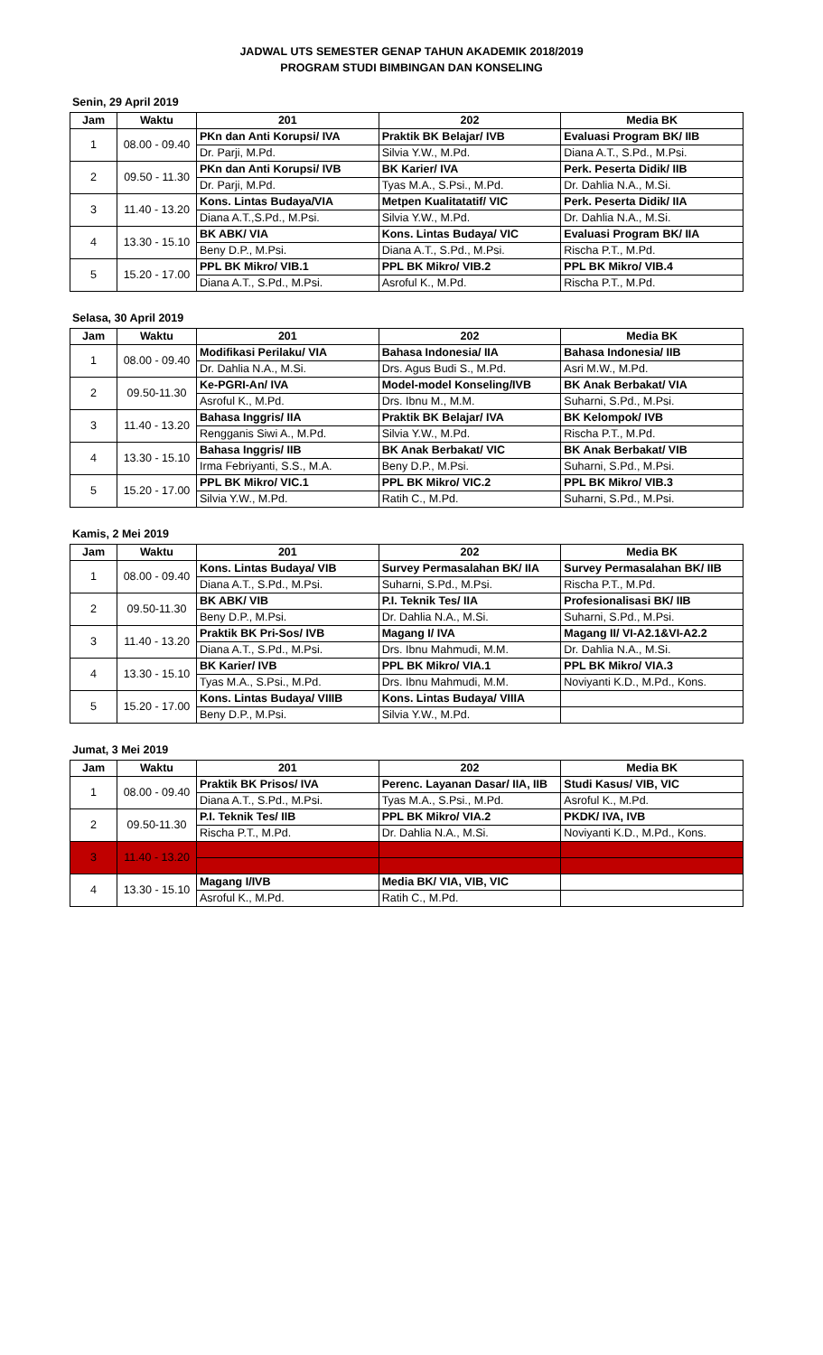JADWAL UTS SEMESTER GENAP TAHUN AKADEMIK 2018/2019
PROGRAM STUDI BIMBINGAN DAN KONSELING
Senin, 29 April 2019
| Jam | Waktu | 201 | 202 | Media BK |
| --- | --- | --- | --- | --- |
| 1 | 08.00 - 09.40 | PKn dan Anti Korupsi/ IVA | Praktik BK Belajar/ IVB | Evaluasi Program BK/ IIB |
| | | Dr. Parji, M.Pd. | Silvia Y.W., M.Pd. | Diana A.T., S.Pd., M.Psi. |
| 2 | 09.50 - 11.30 | PKn dan Anti Korupsi/ IVB | BK Karier/ IVA | Perk. Peserta Didik/ IIB |
| | | Dr. Parji, M.Pd. | Tyas M.A., S.Psi., M.Pd. | Dr. Dahlia N.A., M.Si. |
| 3 | 11.40 - 13.20 | Kons. Lintas Budaya/VIA | Metpen Kualitatatif/ VIC | Perk. Peserta Didik/ IIA |
| | | Diana A.T.,S.Pd., M.Psi. | Silvia Y.W., M.Pd. | Dr. Dahlia N.A., M.Si. |
| 4 | 13.30 - 15.10 | BK ABK/ VIA | Kons. Lintas Budaya/ VIC | Evaluasi Program BK/ IIA |
| | | Beny D.P., M.Psi. | Diana A.T., S.Pd., M.Psi. | Rischa P.T., M.Pd. |
| 5 | 15.20 - 17.00 | PPL BK Mikro/ VIB.1 | PPL BK Mikro/ VIB.2 | PPL BK Mikro/ VIB.4 |
| | | Diana A.T., S.Pd., M.Psi. | Asroful K., M.Pd. | Rischa P.T., M.Pd. |
Selasa, 30 April 2019
| Jam | Waktu | 201 | 202 | Media BK |
| --- | --- | --- | --- | --- |
| 1 | 08.00 - 09.40 | Modifikasi Perilaku/ VIA | Bahasa Indonesia/ IIA | Bahasa Indonesia/ IIB |
| | | Dr. Dahlia N.A., M.Si. | Drs. Agus Budi S., M.Pd. | Asri M.W., M.Pd. |
| 2 | 09.50-11.30 | Ke-PGRI-An/ IVA | Model-model Konseling/IVB | BK Anak Berbakat/ VIA |
| | | Asroful K., M.Pd. | Drs. Ibnu M., M.M. | Suharni, S.Pd., M.Psi. |
| 3 | 11.40 - 13.20 | Bahasa Inggris/ IIA | Praktik BK Belajar/ IVA | BK Kelompok/ IVB |
| | | Rengganis Siwi A., M.Pd. | Silvia Y.W., M.Pd. | Rischa P.T., M.Pd. |
| 4 | 13.30 - 15.10 | Bahasa Inggris/ IIB | BK Anak Berbakat/ VIC | BK Anak Berbakat/ VIB |
| | | Irma Febriyanti, S.S., M.A. | Beny D.P., M.Psi. | Suharni, S.Pd., M.Psi. |
| 5 | 15.20 - 17.00 | PPL BK Mikro/ VIC.1 | PPL BK Mikro/ VIC.2 | PPL BK Mikro/ VIB.3 |
| | | Silvia Y.W., M.Pd. | Ratih C., M.Pd. | Suharni, S.Pd., M.Psi. |
Kamis, 2 Mei 2019
| Jam | Waktu | 201 | 202 | Media BK |
| --- | --- | --- | --- | --- |
| 1 | 08.00 - 09.40 | Kons. Lintas Budaya/ VIB | Survey Permasalahan BK/ IIA | Survey Permasalahan BK/ IIB |
| | | Diana A.T., S.Pd., M.Psi. | Suharni, S.Pd., M.Psi. | Rischa P.T., M.Pd. |
| 2 | 09.50-11.30 | BK ABK/ VIB | P.I. Teknik Tes/ IIA | Profesionalisasi BK/ IIB |
| | | Beny D.P., M.Psi. | Dr. Dahlia N.A., M.Si. | Suharni, S.Pd., M.Psi. |
| 3 | 11.40 - 13.20 | Praktik BK Pri-Sos/ IVB | Magang I/ IVA | Magang II/ VI-A2.1&VI-A2.2 |
| | | Diana A.T., S.Pd., M.Psi. | Drs. Ibnu Mahmudi, M.M. | Dr. Dahlia N.A., M.Si. |
| 4 | 13.30 - 15.10 | BK Karier/ IVB | PPL BK Mikro/ VIA.1 | PPL BK Mikro/ VIA.3 |
| | | Tyas M.A., S.Psi., M.Pd. | Drs. Ibnu Mahmudi, M.M. | Noviyanti K.D., M.Pd., Kons. |
| 5 | 15.20 - 17.00 | Kons. Lintas Budaya/ VIIIB | Kons. Lintas Budaya/ VIIIA | |
| | | Beny D.P., M.Psi. | Silvia Y.W., M.Pd. | |
Jumat, 3 Mei 2019
| Jam | Waktu | 201 | 202 | Media BK |
| --- | --- | --- | --- | --- |
| 1 | 08.00 - 09.40 | Praktik BK Prisos/ IVA | Perenc. Layanan Dasar/ IIA, IIB | Studi Kasus/ VIB, VIC |
| | | Diana A.T., S.Pd., M.Psi. | Tyas M.A., S.Psi., M.Pd. | Asroful K., M.Pd. |
| 2 | 09.50-11.30 | P.I. Teknik Tes/ IIB | PPL BK Mikro/ VIA.2 | PKDK/ IVA, IVB |
| | | Rischa P.T., M.Pd. | Dr. Dahlia N.A., M.Si. | Noviyanti K.D., M.Pd., Kons. |
| 3 | 11.40 - 13.20 | | | |
| 4 | 13.30 - 15.10 | Magang I/IVB | Media BK/ VIA, VIB, VIC | |
| | | Asroful K., M.Pd. | Ratih C., M.Pd. | |